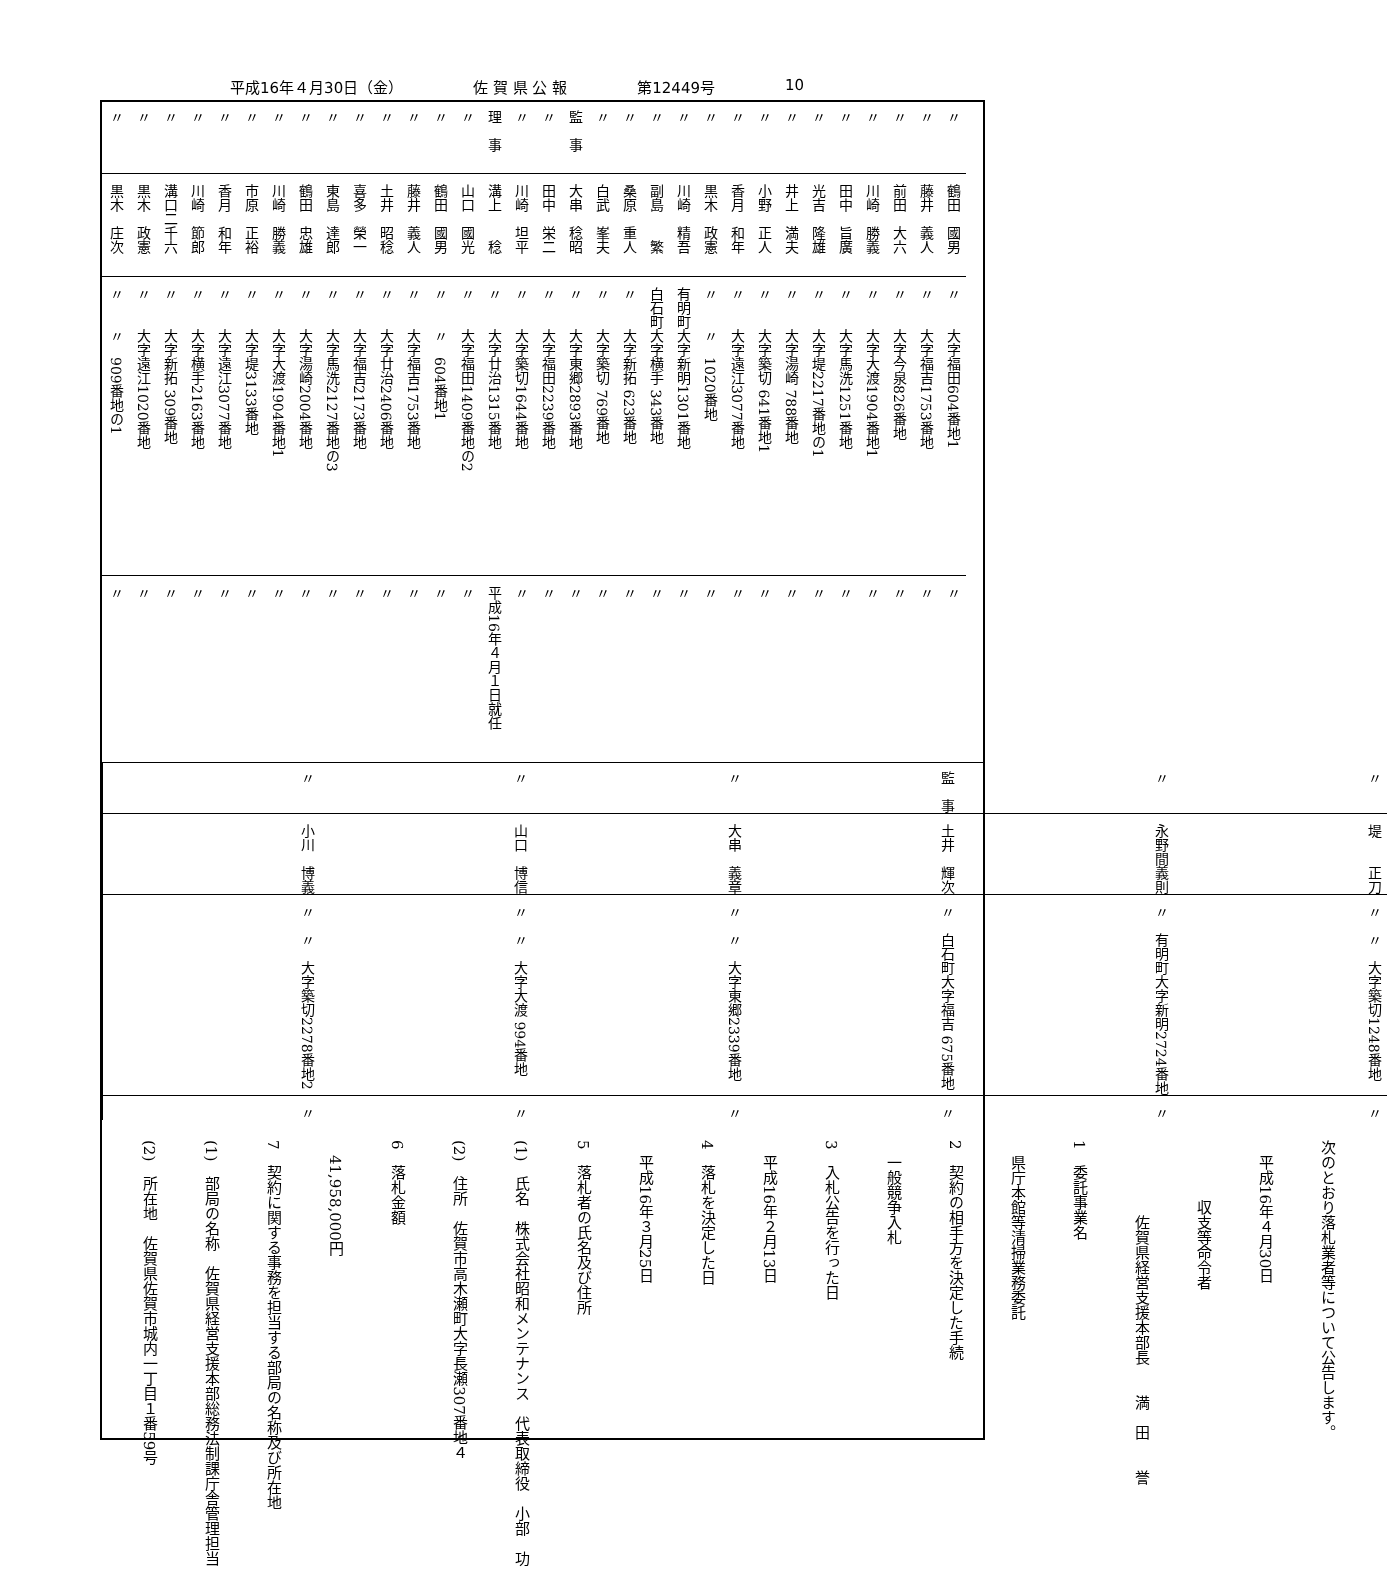平成16年４月30日（金） 佐 賀 県 公 報 第12449号 10
| 〃 | 鶴田 國男 | 〃 大字福田604番地1 | 〃 |
| 〃 | 藤井 義人 | 〃 大字福吉1753番地 | 〃 |
| 〃 | 前田 大六 | 〃 大字今泉826番地 | 〃 |
| 〃 | 川崎 勝義 | 〃 大字大渡1904番地1 | 〃 |
| 〃 | 田中 旨廣 | 〃 大字馬洗1251番地 | 〃 |
| 〃 | 光吉 隆雄 | 〃 大字堤2217番地の1 | 〃 |
| 〃 | 井上 満夫 | 〃 大字湯崎 788番地 | 〃 |
| 〃 | 小野 正人 | 〃 大字築切 641番地1 | 〃 |
| 〃 | 香月 和年 | 〃 大字遠江3077番地 | 〃 |
| 〃 | 黒木 政憲 | 〃 〃 1020番地 | 〃 |
| 〃 | 川崎 精吾 | 有明町大字新明1301番地 | 〃 |
| 〃 | 副島 繁 | 白石町大字横手 343番地 | 〃 |
| 〃 | 桑原 重人 | 〃 大字新拓 623番地 | 〃 |
| 〃 | 白武 峯夫 | 〃 大字築切 769番地 | 〃 |
| 監 事 | 大串 稔昭 | 〃 大字東郷2893番地 | 〃 |
| 〃 | 田中 栄二 | 〃 大字福田2239番地 | 〃 |
| 〃 | 川崎 坦平 | 〃 大字築切1644番地 | 〃 |
| 理 事 | 溝上 稔 | 〃 大字廿治1315番地 | 平成16年４月１日就任 |
| 〃 | 山口 國光 | 〃 大字福田1409番地の2 | 〃 |
| 〃 | 鶴田 國男 | 〃 〃 604番地1 | 〃 |
| 〃 | 藤井 義人 | 〃 大字福吉1753番地 | 〃 |
| 〃 | 土井 昭稔 | 〃 大字廿治2406番地 | 〃 |
| 〃 | 喜多 榮一 | 〃 大字福吉2173番地 | 〃 |
| 〃 | 東島 達郎 | 〃 大字馬洗2127番地の3 | 〃 |
| 〃 | 鶴田 忠雄 | 〃 大字湯崎2004番地 | 〃 |
| 〃 | 川崎 勝義 | 〃 大字大渡1904番地1 | 〃 |
| 〃 | 市原 正裕 | 〃 大字堤3133番地 | 〃 |
| 〃 | 香月 和年 | 〃 大字遠江3077番地 | 〃 |
| 〃 | 川崎 節郎 | 〃 大字横手2163番地 | 〃 |
| 〃 | 溝口二千六 | 〃 大字新拓 309番地 | 〃 |
| 〃 | 黒木 政憲 | 〃 大字遠江1020番地 | 〃 |
| 〃 | 黒木 庄次 | 〃 〃 909番地の1 | 〃 |
| 〃 | 堤 正刀 | 〃 〃 大字築切1248番地 | 〃 |
| 〃 | 永野間義則 | 〃 有明町大字新明2724番地 | 〃 |
| 監 事 | 土井 輝次 | 〃 白石町大字福吉 675番地 | 〃 |
| 〃 | 大串 義章 | 〃 〃 大字東郷2339番地 | 〃 |
| 〃 | 山口 博信 | 〃 〃 大字大渡 994番地 | 〃 |
| 〃 | 小川 博義 | 〃 〃 大字築切2278番地2 | 〃 |
次のとおり落札業者等について公告します。
　平成16年４月30日
　　　　収支等命令者
　　　　　佐賀県経営支援本部長　　満　田　　誉
1　委託事業名
　県庁本館等清掃業務委託
2　契約の相手方を決定した手続
　一般競争入札
3　入札公告を行った日
　平成16年２月13日
4　落札を決定した日
　平成16年３月25日
5　落札者の氏名及び住所
(1)　氏名　株式会社昭和メンテナンス　代表取締役　小部　功
(2)　住所　佐賀市高木瀬町大字長瀬307番地４
6　落札金額
　41,958,000円
7　契約に関する事務を担当する部局の名称及び所在地
(1)　部局の名称　佐賀県経営支援本部総務法制課庁舎管理担当
(2)　所在地　佐賀県佐賀市城内一丁目１番59号